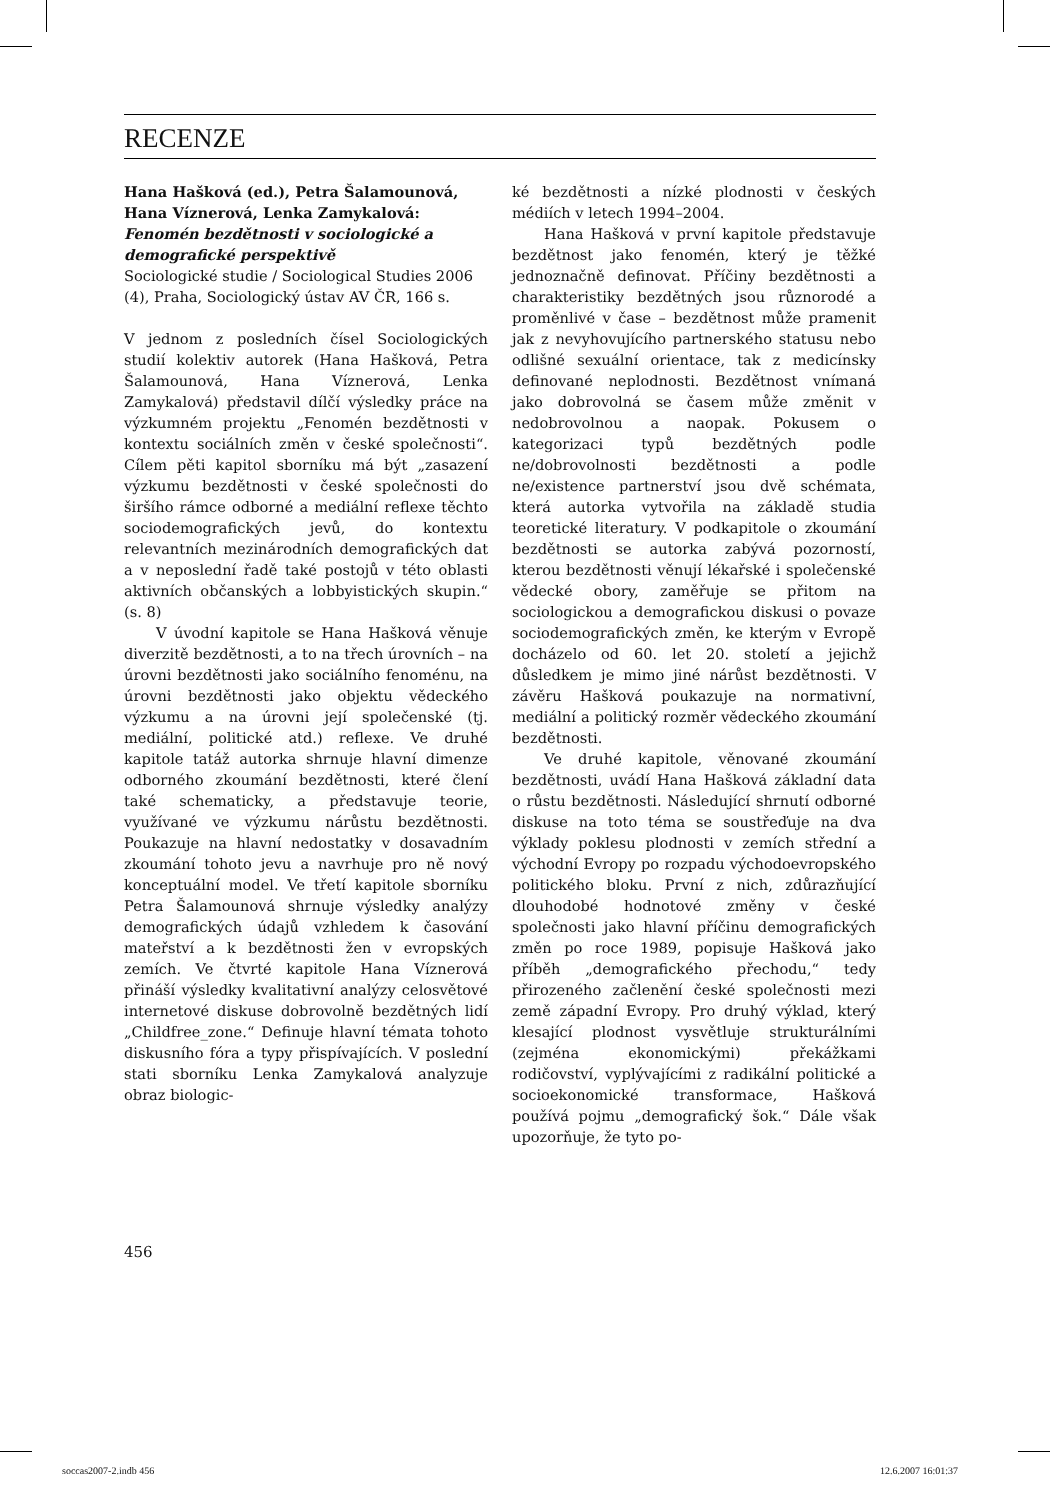RECENZE
Hana Hašková (ed.), Petra Šalamounová, Hana Víznerová, Lenka Zamykalová:
Fenomén bezdětnosti v sociologické a demografické perspektivě
Sociologické studie / Sociological Studies 2006 (4), Praha, Sociologický ústav AV ČR, 166 s.
V jednom z posledních čísel Sociologických studií kolektiv autorek (Hana Hašková, Petra Šalamounová, Hana Víznerová, Lenka Zamykalová) představil dílčí výsledky práce na výzkumném projektu „Fenomén bezdětnosti v kontextu sociálních změn v české společnosti“. Cílem pěti kapitol sborníku má být „zasazení výzkumu bezdětnosti v české společnosti do širšího rámce odborné a mediální reflexe těchto sociodemografických jevů, do kontextu relevantních mezinárodních demografických dat a v neposlední řadě také postojů v této oblasti aktivních občanských a lobbyistických skupin.“ (s. 8)
V úvodní kapitole se Hana Hašková věnuje diverzitě bezdětnosti, a to na třech úrovních – na úrovni bezdětnosti jako sociálního fenoménu, na úrovni bezdětnosti jako objektu vědeckého výzkumu a na úrovni její společenské (tj. mediální, politické atd.) reflexe. Ve druhé kapitole tatáž autorka shrnuje hlavní dimenze odborného zkoumání bezdětnosti, které člení také schematicky, a představuje teorie, využívané ve výzkumu nárůstu bezdětnosti. Poukazuje na hlavní nedostatky v dosavadním zkoumání tohoto jevu a navrhuje pro ně nový konceptuální model. Ve třetí kapitole sborníku Petra Šalamounová shrnuje výsledky analýzy demografických údajů vzhledem k časování mateřství a k bezdětnosti žen v evropských zemích. Ve čtvrté kapitole Hana Víznerová přináší výsledky kvalitativní analýzy celosvětové internetové diskuse dobrovolně bezdětných lidí „Childfree_zone.“ Definuje hlavní témata tohoto diskusního fóra a typy přispívajících. V poslední stati sborníku Lenka Zamykalová analyzuje obraz biologic-
ké bezdětnosti a nízké plodnosti v českých médiích v letech 1994–2004.
Hana Hašková v první kapitole představuje bezdětnost jako fenomén, který je těžké jednoznačně definovat. Příčiny bezdětnosti a charakteristiky bezdětných jsou různorodé a proměnlivé v čase – bezdětnost může pramenit jak z nevyhovujícího partnerského statusu nebo odlišné sexuální orientace, tak z medicínsky definované neplodnosti. Bezdětnost vnímaná jako dobrovolná se časem může změnit v nedobrovolnou a naopak. Pokusem o kategorizaci typů bezdětných podle ne/dobrovolnosti bezdětnosti a podle ne/existence partnerství jsou dvě schémata, která autorka vytvořila na základě studia teoretické literatury. V podkapitole o zkoumání bezdětnosti se autorka zabývá pozorností, kterou bezdětnosti věnují lékařské i společenské vědecké obory, zaměřuje se přitom na sociologickou a demografickou diskusi o povaze sociodemografických změn, ke kterým v Evropě docházelo od 60. let 20. století a jejichž důsledkem je mimo jiné nárůst bezdětnosti. V závěru Hašková poukazuje na normativní, mediální a politický rozměr vědeckého zkoumání bezdětnosti.
Ve druhé kapitole, věnované zkoumání bezdětnosti, uvádí Hana Hašková základní data o růstu bezdětnosti. Následující shrnutí odborné diskuse na toto téma se soustřeďuje na dva výklady poklesu plodnosti v zemích střední a východní Evropy po rozpadu východoevropského politického bloku. První z nich, zdůrazňující dlouhodobé hodnotové změny v české společnosti jako hlavní příčinu demografických změn po roce 1989, popisuje Hašková jako příběh „demografického přechodu,“ tedy přirozeného začlenění české společnosti mezi země západní Evropy. Pro druhý výklad, který klesající plodnost vysvětluje strukturálními (zejména ekonomickými) překážkami rodičovství, vyplývajícími z radikální politické a socioekonomické transformace, Hašková používá pojmu „demografický šok.“ Dále však upozorňuje, že tyto po-
456
soccas2007-2.indb 456 12.6.2007 16:01:37